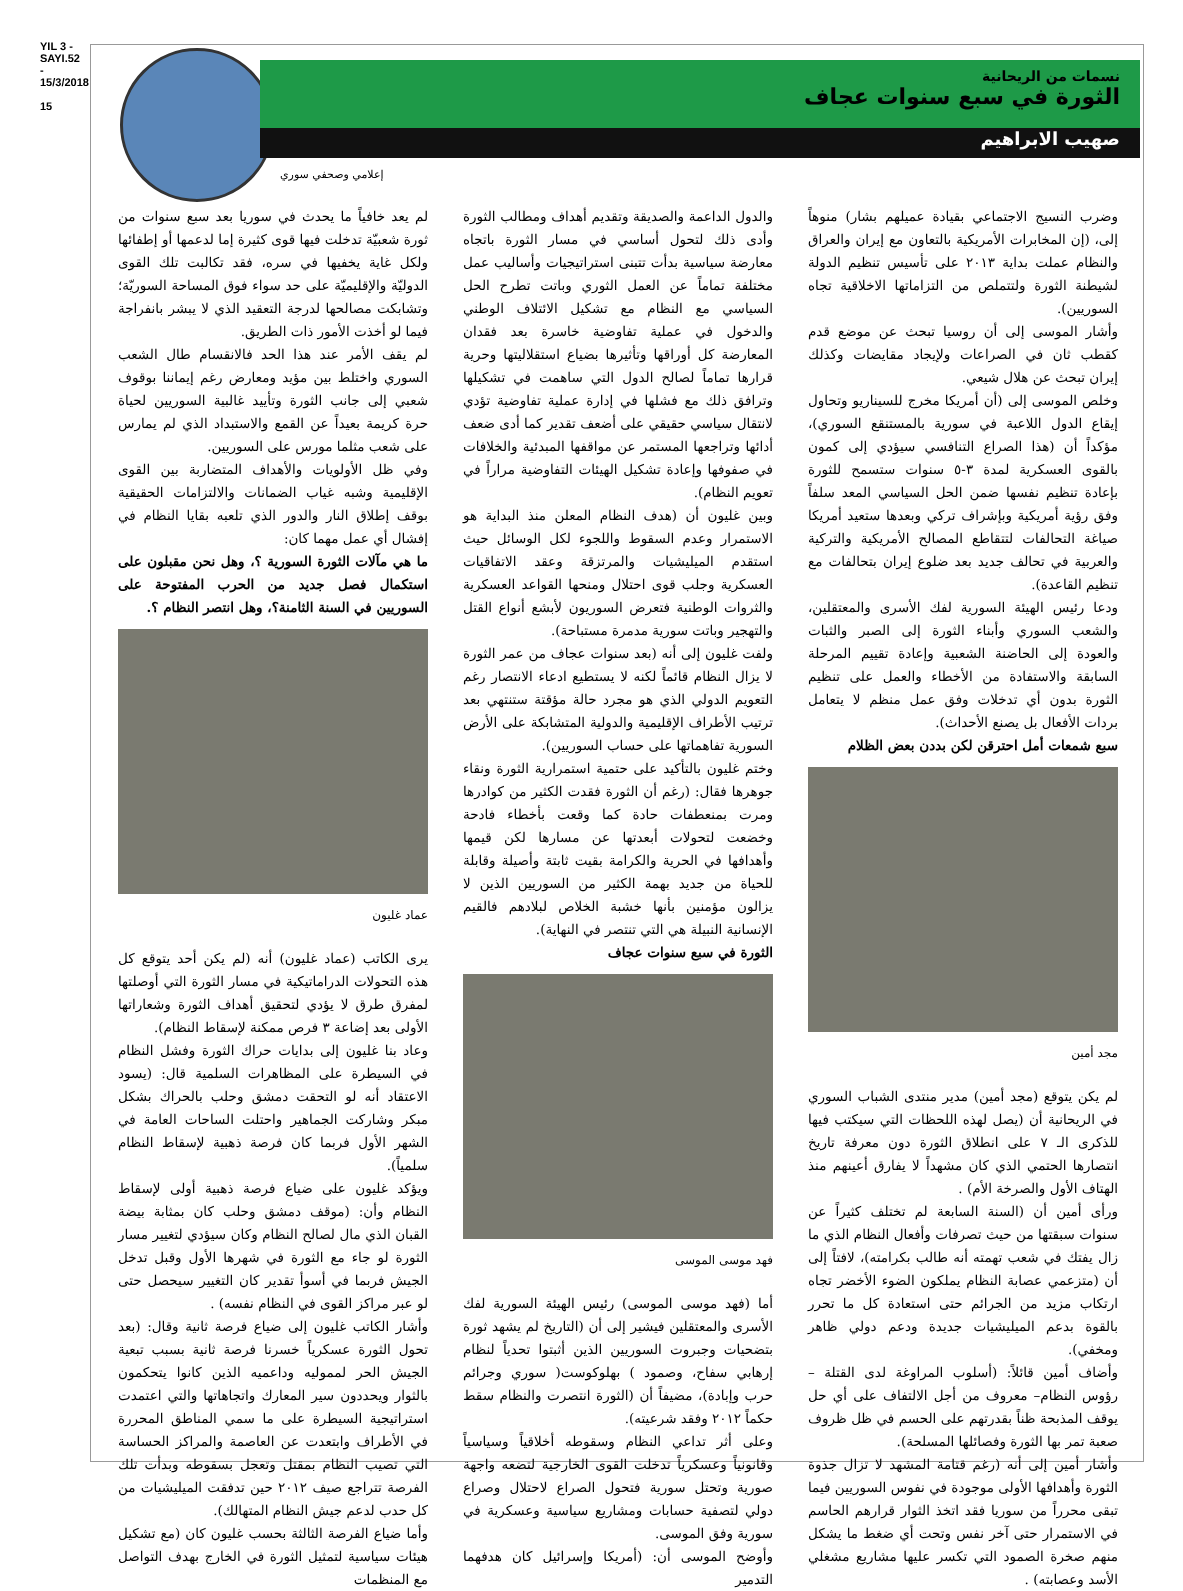YIL 3 - SAYI.52 - 15/3/2018
15
نسمات من الريحانية
الثورة في سبع سنوات عجاف
صهيب الابراهيم
إعلامي وصحفي سوري
لم يعد خافياً ما يحدث في سوريا بعد سبع سنوات من ثورة شعبيّة تدخلت فيها قوى كثيرة إما لدعمها أو إطفائها ولكل غاية يخفيها في سره، فقد تكالبت تلك القوى الدوليّة والإقليميّة على حد سواء فوق المساحة السوريّة؛ وتشابكت مصالحها لدرجة التعقيد الذي لا يبشر بانفراجة فيما لو أخذت الأمور ذات الطريق.
لم يقف الأمر عند هذا الحد فالانقسام طال الشعب السوري واختلط بين مؤيد ومعارض رغم إيماننا بوقوف شعبي إلى جانب الثورة وتأييد غالبية السوريين لحياة حرة كريمة بعيداً عن القمع والاستبداد الذي لم يمارس على شعب مثلما مورس على السوريين.
وفي ظل الأولويات والأهداف المتضاربة بين القوى الإقليمية وشبه غياب الضمانات والالتزامات الحقيقية بوقف إطلاق النار والدور الذي تلعبه بقايا النظام في إفشال أي عمل مهما كان:
ما هي مآلات الثورة السورية ؟، وهل نحن مقبلون على استكمال فصل جديد من الحرب المفتوحة على السوريين في السنة الثامنة؟، وهل انتصر النظام ؟.
عماد غليون
يرى الكاتب (عماد غليون) أنه (لم يكن أحد يتوقع كل هذه التحولات الدراماتيكية في مسار الثورة التي أوصلتها لمفرق طرق لا يؤدي لتحقيق أهداف الثورة وشعاراتها الأولى بعد إضاعة ٣ فرص ممكنة لإسقاط النظام).
وعاد بنا غليون إلى بدايات حراك الثورة وفشل النظام في السيطرة على المظاهرات السلمية قال: (يسود الاعتقاد أنه لو التحقت دمشق وحلب بالحراك بشكل مبكر وشاركت الجماهير واحتلت الساحات العامة في الشهر الأول فربما كان فرصة ذهبية لإسقاط النظام سلمياً).
ويؤكد غليون على ضياع فرصة ذهبية أولى لإسقاط النظام وأن: (موقف دمشق وحلب كان بمثابة بيضة القبان الذي مال لصالح النظام وكان سيؤدي لتغيير مسار الثورة لو جاء مع الثورة في شهرها الأول وقبل تدخل الجيش فربما في أسوأ تقدير كان التغيير سيحصل حتى لو عبر مراكز القوى في النظام نفسه) .
وأشار الكاتب غليون إلى ضياع فرصة ثانية وقال: (بعد تحول الثورة عسكرياً خسرنا فرصة ثانية بسبب تبعية الجيش الحر لمموليه وداعميه الذين كانوا يتحكمون بالثوار ويحددون سير المعارك واتجاهاتها والتي اعتمدت استراتيجية السيطرة على ما سمي المناطق المحررة في الأطراف وابتعدت عن العاصمة والمراكز الحساسة التي تصيب النظام بمقتل وتعجل بسقوطه وبدأت تلك الفرصة تتراجع صيف ٢٠١٢ حين تدفقت الميليشيات من كل حدب لدعم جيش النظام المتهالك).
وأما ضياع الفرصة الثالثة بحسب غليون كان (مع تشكيل هيئات سياسية لتمثيل الثورة في الخارج بهدف التواصل مع المنظمات
والدول الداعمة والصديقة وتقديم أهداف ومطالب الثورة وأدى ذلك لتحول أساسي في مسار الثورة باتجاه معارضة سياسية بدأت تتبنى استراتيجيات وأساليب عمل مختلفة تماماً عن العمل الثوري وباتت تطرح الحل السياسي مع النظام مع تشكيل الائتلاف الوطني والدخول في عملية تفاوضية خاسرة بعد فقدان المعارضة كل أوراقها وتأثيرها بضياع استقلاليتها وحرية قرارها تماماً لصالح الدول التي ساهمت في تشكيلها وترافق ذلك مع فشلها في إدارة عملية تفاوضية تؤدي لانتقال سياسي حقيقي على أضعف تقدير كما أدى ضعف أدائها وتراجعها المستمر عن مواقفها المبدئية والخلافات في صفوفها وإعادة تشكيل الهيئات التفاوضية مراراً في تعويم النظام).
وبين غليون أن (هدف النظام المعلن منذ البداية هو الاستمرار وعدم السقوط واللجوء لكل الوسائل حيث استقدم الميليشيات والمرتزقة وعقد الاتفاقيات العسكرية وجلب قوى احتلال ومنحها القواعد العسكرية والثروات الوطنية فتعرض السوريون لأبشع أنواع القتل والتهجير وباتت سورية مدمرة مستباحة).
ولفت غليون إلى أنه (بعد سنوات عجاف من عمر الثورة لا يزال النظام قائماً لكنه لا يستطيع ادعاء الانتصار رغم التعويم الدولي الذي هو مجرد حالة مؤقتة ستنتهي بعد ترتيب الأطراف الإقليمية والدولية المتشابكة على الأرض السورية تفاهماتها على حساب السوريين).
وختم غليون بالتأكيد على حتمية استمرارية الثورة ونقاء جوهرها فقال: (رغم أن الثورة فقدت الكثير من كوادرها ومرت بمنعطفات حادة كما وقعت بأخطاء فادحة وخضعت لتحولات أبعدتها عن مسارها لكن قيمها وأهدافها في الحرية والكرامة بقيت ثابتة وأصيلة وقابلة للحياة من جديد بهمة الكثير من السوريين الذين لا يزالون مؤمنين بأنها خشبة الخلاص لبلادهم فالقيم الإنسانية النبيلة هي التي تنتصر في النهاية).
الثورة في سبع سنوات عجاف
فهد موسى الموسى
أما (فهد موسى الموسى) رئيس الهيئة السورية لفك الأسرى والمعتقلين فيشير إلى أن (التاريخ لم يشهد ثورة بتضحيات وجبروت السوريين الذين أثبتوا تحدياً لنظام إرهابي سفاح، وصمود ) بهلوكوست( سوري وجرائم حرب وإبادة)، مضيفاً أن (الثورة انتصرت والنظام سقط حكماً ٢٠١٢ وفقد شرعيته).
وعلى أثر تداعي النظام وسقوطه أخلاقياً وسياسياً وقانونياً وعسكرياً تدخلت القوى الخارجية لتضعه واجهة صورية وتحتل سورية فتحول الصراع لاحتلال وصراع دولي لتصفية حسابات ومشاريع سياسية وعسكرية في سورية وفق الموسى.
وأوضح الموسى أن: (أمريكا وإسرائيل كان هدفهما التدمير
وضرب النسيج الاجتماعي بقيادة عميلهم بشار) منوهاً إلى، (إن المخابرات الأمريكية بالتعاون مع إيران والعراق والنظام عملت بداية ٢٠١٣ على تأسيس تنظيم الدولة لشيطنة الثورة ولتتملص من التزاماتها الاخلاقية تجاه السوريين).
وأشار الموسى إلى أن روسيا تبحث عن موضع قدم كقطب ثان في الصراعات ولإيجاد مقايضات وكذلك إيران تبحث عن هلال شيعي.
وخلص الموسى إلى (أن أمريكا مخرج للسيناريو وتحاول إيقاع الدول اللاعبة في سورية بالمستنقع السوري)، مؤكداً أن (هذا الصراع التنافسي سيؤدي إلى كمون بالقوى العسكرية لمدة ٣-٥ سنوات ستسمح للثورة بإعادة تنظيم نفسها ضمن الحل السياسي المعد سلفاً وفق رؤية أمريكية وبإشراف تركي وبعدها ستعيد أمريكا صياغة التحالفات لتتقاطع المصالح الأمريكية والتركية والعربية في تحالف جديد بعد ضلوع إيران بتحالفات مع تنظيم القاعدة).
ودعا رئيس الهيئة السورية لفك الأسرى والمعتقلين، والشعب السوري وأبناء الثورة إلى الصبر والثبات والعودة إلى الحاضنة الشعبية وإعادة تقييم المرحلة السابقة والاستفادة من الأخطاء والعمل على تنظيم الثورة بدون أي تدخلات وفق عمل منظم لا يتعامل بردات الأفعال بل يصنع الأحداث).
سبع شمعات أمل احترقن لكن بددن بعض الظلام
مجد أمين
لم يكن يتوقع (مجد أمين) مدير منتدى الشباب السوري في الريحانية أن (يصل لهذه اللحظات التي سيكتب فيها للذكرى الـ ٧ على انطلاق الثورة دون معرفة تاريخ انتصارها الحتمي الذي كان مشهداً لا يفارق أعينهم منذ الهتاف الأول والصرخة الأم) .
ورأى أمين أن (السنة السابعة لم تختلف كثيراً عن سنوات سبقتها من حيث تصرفات وأفعال النظام الذي ما زال يفتك في شعب تهمته أنه طالب بكرامته)، لافتاً إلى أن (متزعمي عصابة النظام يملكون الضوء الأخضر تجاه ارتكاب مزيد من الجرائم حتى استعادة كل ما تحرر بالقوة بدعم الميليشيات جديدة ودعم دولي ظاهر ومخفي).
وأضاف أمين قائلاً: (أسلوب المراوغة لدى القتلة – رؤوس النظام– معروف من أجل الالتفاف على أي حل يوقف المذبحة ظناً بقدرتهم على الحسم في ظل ظروف صعبة تمر بها الثورة وفصائلها المسلحة).
وأشار أمين إلى أنه (رغم قتامة المشهد لا تزال جذوة الثورة وأهدافها الأولى موجودة في نفوس السوريين فيما تبقى محرراً من سوريا فقد اتخذ الثوار قرارهم الحاسم في الاستمرار حتى آخر نفس وتحت أي ضغط ما يشكل منهم صخرة الصمود التي تكسر عليها مشاريع مشغلي الأسد وعصابته) .